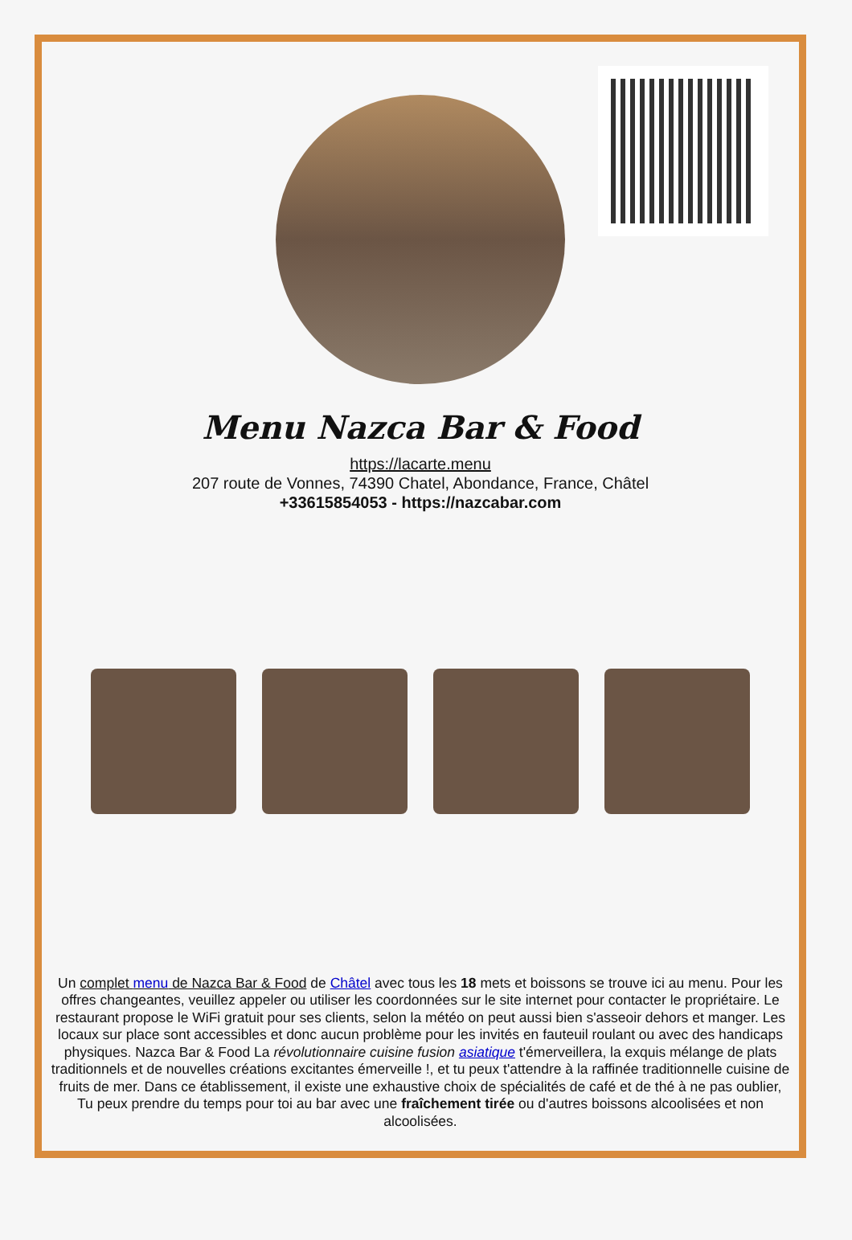Menu Nazca Bar & Food
https://lacarte.menu
207 route de Vonnes, 74390 Chatel, Abondance, France, Châtel
+33615854053 - https://nazcabar.com
Un complet menu de Nazca Bar & Food de Châtel avec tous les 18 mets et boissons se trouve ici au menu. Pour les offres changeantes, veuillez appeler ou utiliser les coordonnées sur le site internet pour contacter le propriétaire. Le restaurant propose le WiFi gratuit pour ses clients, selon la météo on peut aussi bien s'asseoir dehors et manger. Les locaux sur place sont accessibles et donc aucun problème pour les invités en fauteuil roulant ou avec des handicaps physiques. Nazca Bar & Food La révolutionnaire cuisine fusion asiatique t'émerveillera, la exquis mélange de plats traditionnels et de nouvelles créations excitantes émerveille !, et tu peux t'attendre à la raffinée traditionnelle cuisine de fruits de mer. Dans ce établissement, il existe une exhaustive choix de spécialités de café et de thé à ne pas oublier, Tu peux prendre du temps pour toi au bar avec une fraîchement tirée ou d'autres boissons alcoolisées et non alcoolisées.